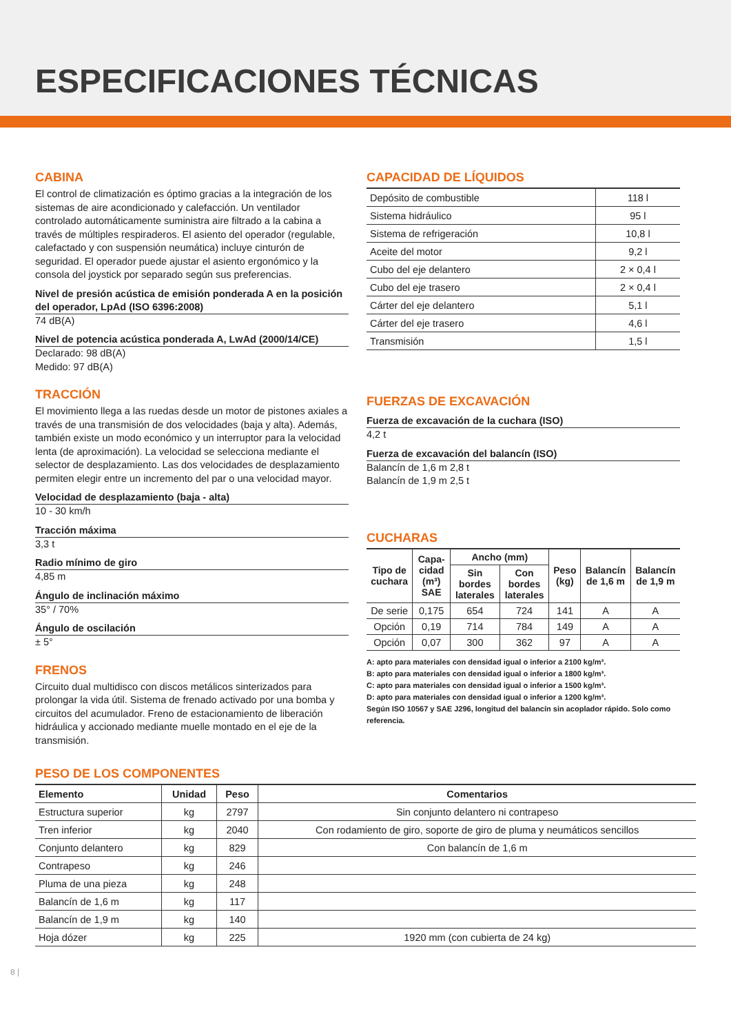ESPECIFICACIONES TÉCNICAS
CABINA
El control de climatización es óptimo gracias a la integración de los sistemas de aire acondicionado y calefacción. Un ventilador controlado automáticamente suministra aire filtrado a la cabina a través de múltiples respiraderos. El asiento del operador (regulable, calefactado y con suspensión neumática) incluye cinturón de seguridad. El operador puede ajustar el asiento ergonómico y la consola del joystick por separado según sus preferencias.
Nivel de presión acústica de emisión ponderada A en la posición del operador, LpAd (ISO 6396:2008)
74 dB(A)
Nivel de potencia acústica ponderada A, LwAd (2000/14/CE)
Declarado: 98 dB(A)
Medido: 97 dB(A)
TRACCIÓN
El movimiento llega a las ruedas desde un motor de pistones axiales a través de una transmisión de dos velocidades (baja y alta). Además, también existe un modo económico y un interruptor para la velocidad lenta (de aproximación). La velocidad se selecciona mediante el selector de desplazamiento. Las dos velocidades de desplazamiento permiten elegir entre un incremento del par o una velocidad mayor.
Velocidad de desplazamiento (baja - alta)
10 - 30 km/h
Tracción máxima
3,3 t
Radio mínimo de giro
4,85 m
Ángulo de inclinación máximo
35° / 70%
Ángulo de oscilación
± 5°
FRENOS
Circuito dual multidisco con discos metálicos sinterizados para prolongar la vida útil. Sistema de frenado activado por una bomba y circuitos del acumulador. Freno de estacionamiento de liberación hidráulica y accionado mediante muelle montado en el eje de la transmisión.
CAPACIDAD DE LÍQUIDOS
| Depósito de combustible | 118 l |
| Sistema hidráulico | 95 l |
| Sistema de refrigeración | 10,8 l |
| Aceite del motor | 9,2 l |
| Cubo del eje delantero | 2 × 0,4 l |
| Cubo del eje trasero | 2 × 0,4 l |
| Cárter del eje delantero | 5,1 l |
| Cárter del eje trasero | 4,6 l |
| Transmisión | 1,5 l |
FUERZAS DE EXCAVACIÓN
Fuerza de excavación de la cuchara (ISO)
4,2 t
Fuerza de excavación del balancín (ISO)
Balancín de 1,6 m 2,8 t
Balancín de 1,9 m 2,5 t
CUCHARAS
| Tipo de cuchara | Capa-cidad (m³) SAE | Ancho (mm) | | Peso (kg) | Balancín de 1,6 m | Balancín de 1,9 m |
| --- | --- | --- | --- | --- | --- | --- |
| | | Sin bordes laterales | Con bordes laterales | | | |
| De serie | 0,175 | 654 | 724 | 141 | A | A |
| Opción | 0,19 | 714 | 784 | 149 | A | A |
| Opción | 0,07 | 300 | 362 | 97 | A | A |
A: apto para materiales con densidad igual o inferior a 2100 kg/m³.
B: apto para materiales con densidad igual o inferior a 1800 kg/m³.
C: apto para materiales con densidad igual o inferior a 1500 kg/m³.
D: apto para materiales con densidad igual o inferior a 1200 kg/m³.
Según ISO 10567 y SAE J296, longitud del balancín sin acoplador rápido. Solo como referencia.
PESO DE LOS COMPONENTES
| Elemento | Unidad | Peso | Comentarios |
| --- | --- | --- | --- |
| Estructura superior | kg | 2797 | Sin conjunto delantero ni contrapeso |
| Tren inferior | kg | 2040 | Con rodamiento de giro, soporte de giro de pluma y neumáticos sencillos |
| Conjunto delantero | kg | 829 | Con balancín de 1,6 m |
| Contrapeso | kg | 246 | |
| Pluma de una pieza | kg | 248 | |
| Balancín de 1,6 m | kg | 117 | |
| Balancín de 1,9 m | kg | 140 | |
| Hoja dózer | kg | 225 | 1920 mm (con cubierta de 24 kg) |
8 |